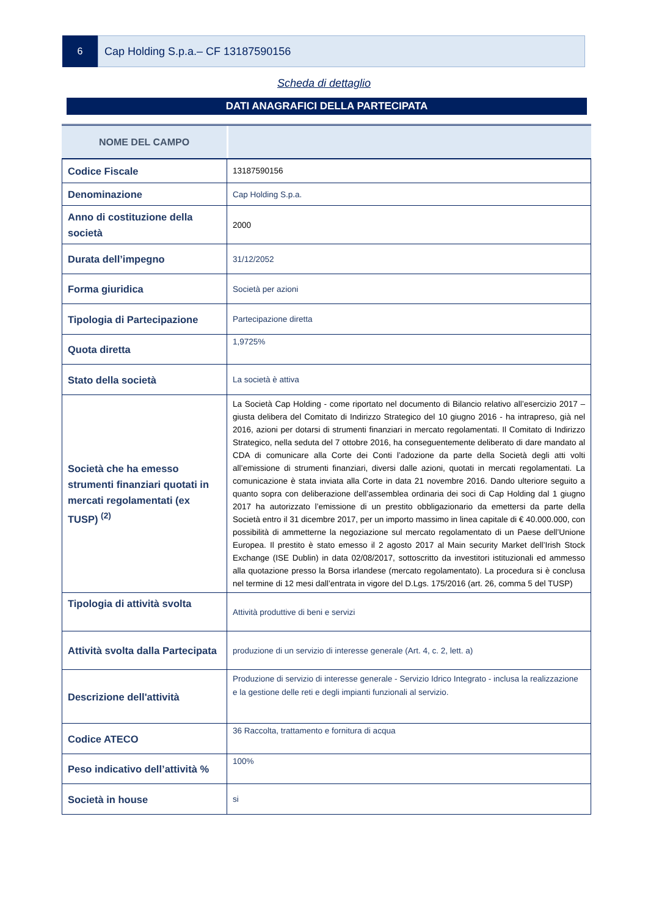6 Cap Holding S.p.a.– CF 13187590156
Scheda di dettaglio
DATI ANAGRAFICI DELLA PARTECIPATA
NOME DEL CAMPO
| Codice Fiscale | 13187590156 |
| Denominazione | Cap Holding S.p.a. |
| Anno di costituzione della società | 2000 |
| Durata dell’impegno | 31/12/2052 |
| Forma giuridica | Società per azioni |
| Tipologia di Partecipazione | Partecipazione diretta |
| Quota diretta | 1,9725% |
| Stato della società | La società è attiva |
| Società che ha emesso strumenti finanziari quotati in mercati regolamentati (ex TUSP) <sup>(2)</sup> | La Società Cap Holding - come riportato nel documento di Bilancio relativo all’esercizio 2017 – giusta delibera del Comitato di Indirizzo Strategico del 10 giugno 2016 - ha intrapreso, già nel 2016, azioni per dotarsi di strumenti finanziari in mercato regolamentati. Il Comitato di Indirizzo Strategico, nella seduta del 7 ottobre 2016, ha conseguentemente deliberato di dare mandato al CDA di comunicare alla Corte dei Conti l’adozione da parte della Società degli atti volti all’emissione di strumenti finanziari, diversi dalle azioni, quotati in mercati regolamentati. La comunicazione è stata inviata alla Corte in data 21 novembre 2016. Dando ulteriore seguito a quanto sopra con deliberazione dell’assemblea ordinaria dei soci di Cap Holding dal 1 giugno 2017 ha autorizzato l’emissione di un prestito obbligazionario da emettersi da parte della Società entro il 31 dicembre 2017, per un importo massimo in linea capitale di € 40.000.000, con possibilità di ammetterne la negoziazione sul mercato regolamentato di un Paese dell’Unione Europea. Il prestito è stato emesso il 2 agosto 2017 al Main security Market dell’Irish Stock Exchange (ISE Dublin) in data 02/08/2017, sottoscritto da investitori istituzionali ed ammesso alla quotazione presso la Borsa irlandese (mercato regolamentato). La procedura si è conclusa nel termine di 12 mesi dall’entrata in vigore del D.Lgs. 175/2016 (art. 26, comma 5 del TUSP) |
| Tipologia di attività svolta | Attività produttive di beni e servizi |
| Attività svolta dalla Partecipata | produzione di un servizio di interesse generale (Art. 4, c. 2, lett. a) |
| Descrizione dell'attività | Produzione di servizio di interesse generale - Servizio Idrico Integrato - inclusa la realizzazione e la gestione delle reti e degli impianti funzionali al servizio. |
| Codice ATECO | 36 Raccolta, trattamento e fornitura di acqua |
| Peso indicativo dell’attività % | 100% |
| Società in house | si |